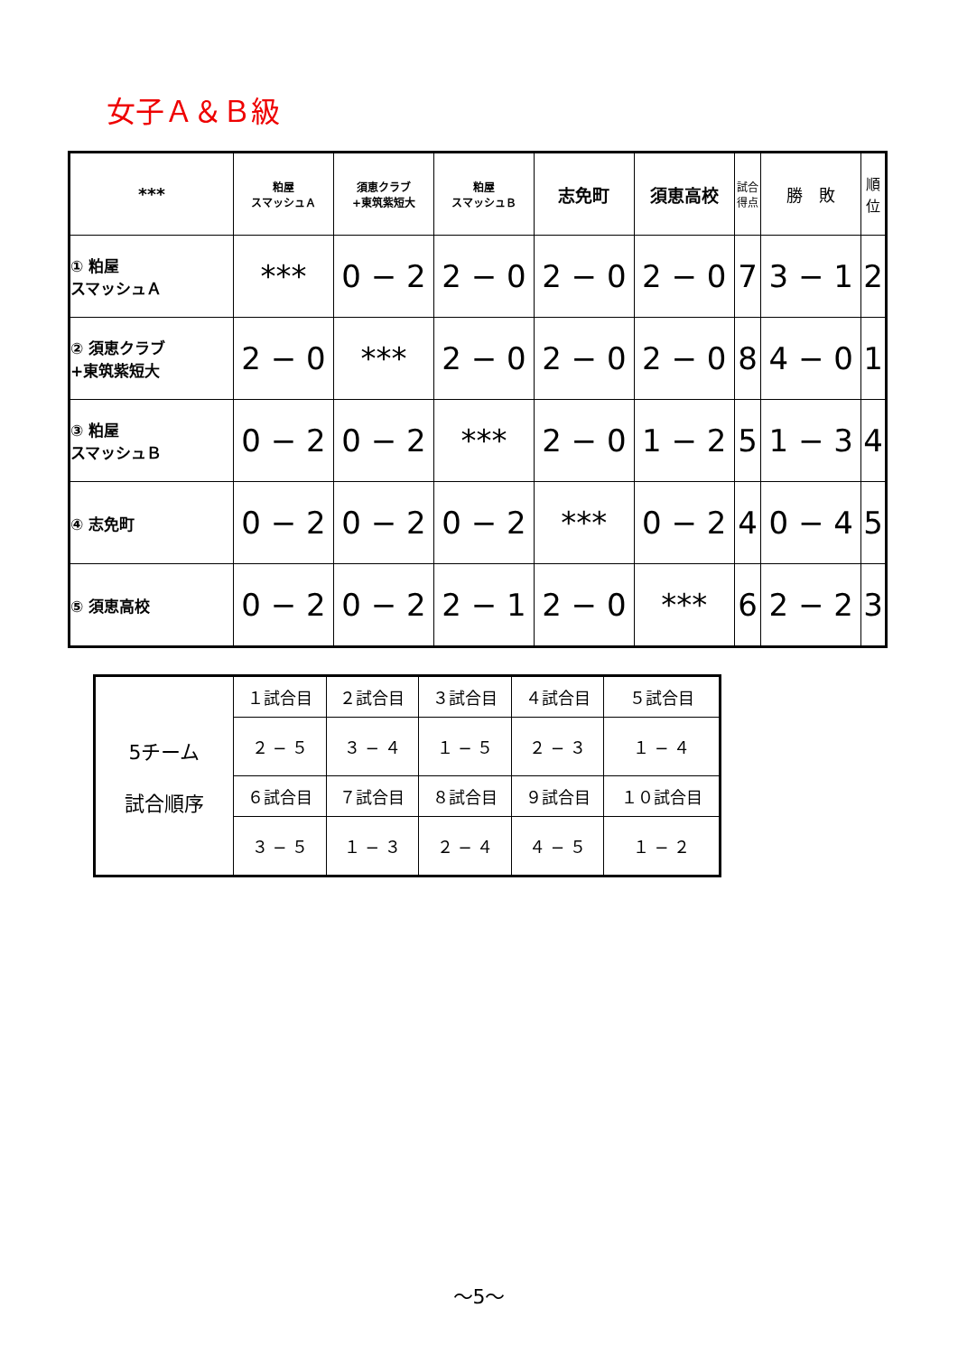女子Ａ＆Ｂ級
| *** | 粕屋 スマッシュＡ | 須恵クラブ +東筑紫短大 | 粕屋 スマッシュＢ | 志免町 | 須恵高校 | 試合 得点 | 勝 敗 | 順 位 |
| --- | --- | --- | --- | --- | --- | --- | --- | --- |
| ① 粕屋 スマッシュＡ | *** | 0 − 2 | 2 − 0 | 2 − 0 | 2 − 0 | 7 | 3 − 1 | 2 |
| ② 須恵クラブ +東筑紫短大 | 2 − 0 | *** | 2 − 0 | 2 − 0 | 2 − 0 | 8 | 4 − 0 | 1 |
| ③ 粕屋 スマッシュＢ | 0 − 2 | 0 − 2 | *** | 2 − 0 | 1 − 2 | 5 | 1 − 3 | 4 |
| ④ 志免町 | 0 − 2 | 0 − 2 | 0 − 2 | *** | 0 − 2 | 4 | 0 − 4 | 5 |
| ⑤ 須恵高校 | 0 − 2 | 0 − 2 | 2 − 1 | 2 − 0 | *** | 6 | 2 − 2 | 3 |
| 5チーム 試合順序 | １試合目 | ２試合目 | ３試合目 | ４試合目 | ５試合目 |
| | ２ − ５ | ３ − ４ | １ − ５ | ２ − ３ | １ − ４ |
| | ６試合目 | ７試合目 | ８試合目 | ９試合目 | １０試合目 |
| | ３ − ５ | １ − ３ | ２ − ４ | ４ − ５ | １ − ２ |
～5～